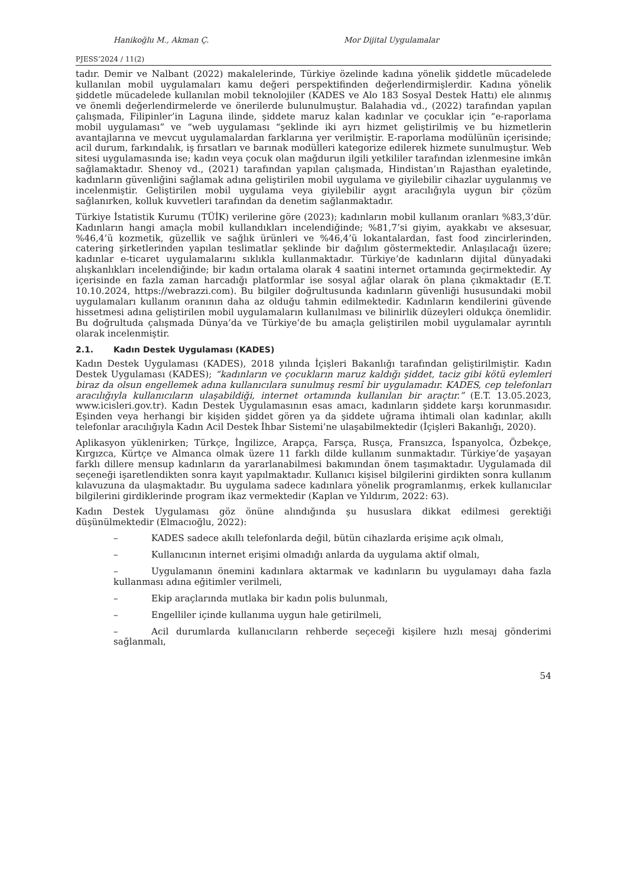Hanikoğlu M., Akman Ç. Mor Dijital Uygulamalar
PJESS’2024 / 11(2)
tadır. Demir ve Nalbant (2022) makalelerinde, Türkiye özelinde kadına yönelik şiddetle mücadelede kullanılan mobil uygulamaları kamu değeri perspektifinden değerlendirmişlerdir. Kadına yönelik şiddetle mücadelede kullanılan mobil teknolojiler (KADES ve Alo 183 Sosyal Destek Hattı) ele alınmış ve önemli değerlendirmelerde ve önerilerde bulunulmuştur. Balahadia vd., (2022) tarafından yapılan çalışmada, Filipinler’in Laguna ilinde, şiddete maruz kalan kadınlar ve çocuklar için “e-raporlama mobil uygulaması” ve “web uygulaması “şeklinde iki ayrı hizmet geliştirilmiş ve bu hizmetlerin avantajlarına ve mevcut uygulamalardan farklarına yer verilmiştir. E-raporlama modülünün içerisinde; acil durum, farkındalık, iş fırsatları ve barınak modülleri kategorize edilerek hizmete sunulmuştur. Web sitesi uygulamasında ise; kadın veya çocuk olan mağdurun ilgili yetkililer tarafından izlenmesine imkân sağlamaktadır. Shenoy vd., (2021) tarafından yapılan çalışmada, Hindistan’ın Rajasthan eyaletinde, kadınların güvenliğini sağlamak adına geliştirilen mobil uygulama ve giyilebilir cihazlar uygulanmış ve incelenmiştir. Geliştirilen mobil uygulama veya giyilebilir aygıt aracılığıyla uygun bir çözüm sağlanırken, kolluk kuvvetleri tarafından da denetim sağlanmaktadır.
Türkiye İstatistik Kurumu (TÜİK) verilerine göre (2023); kadınların mobil kullanım oranları %83,3’dür. Kadınların hangi amaçla mobil kullandıkları incelendiğinde; %81,7’si giyim, ayakkabı ve aksesuar, %46,4’ü kozmetik, güzellik ve sağlık ürünleri ve %46,4’ü lokantalardan, fast food zincirlerinden, catering şirketlerinden yapılan teslimatlar şeklinde bir dağılım göstermektedir. Anlaşılacağı üzere; kadınlar e-ticaret uygulamalarını sıklıkla kullanmaktadır. Türkiye’de kadınların dijital dünyadaki alışkanlıkları incelendiğinde; bir kadın ortalama olarak 4 saatini internet ortamında geçirmektedir. Ay içerisinde en fazla zaman harcadığı platformlar ise sosyal ağlar olarak ön plana çıkmaktadır (E.T. 10.10.2024, https://webrazzi.com). Bu bilgiler doğrultusunda kadınların güvenliği hususundaki mobil uygulamaları kullanım oranının daha az olduğu tahmin edilmektedir. Kadınların kendilerini güvende hissetmesi adına geliştirilen mobil uygulamaların kullanılması ve bilinirlik düzeyleri oldukça önemlidir. Bu doğrultuda çalışmada Dünya’da ve Türkiye’de bu amaçla geliştirilen mobil uygulamalar ayrıntılı olarak incelenmiştir.
2.1. Kadın Destek Uygulaması (KADES)
Kadın Destek Uygulaması (KADES), 2018 yılında İçişleri Bakanlığı tarafından geliştirilmiştir. Kadın Destek Uygulaması (KADES); “kadınların ve çocukların maruz kaldığı şiddet, taciz gibi kötü eylemleri biraz da olsun engellemek adına kullanıcılara sunulmuş resmî bir uygulamadır. KADES, cep telefonları aracılığıyla kullanıcıların ulaşabildiği, internet ortamında kullanılan bir araçtır.” (E.T. 13.05.2023, www.icisleri.gov.tr). Kadın Destek Uygulamasının esas amacı, kadınların şiddete karşı korunmasıdır. Eşinden veya herhangi bir kişiden şiddet gören ya da şiddete uğrama ihtimali olan kadınlar, akıllı telefonlar aracılığıyla Kadın Acil Destek İhbar Sistemi’ne ulaşabilmektedir (İçişleri Bakanlığı, 2020).
Aplikasyon yüklenirken; Türkçe, İngilizce, Arapça, Farsça, Rusça, Fransızca, İspanyolca, Özbekçe, Kırgızca, Kürtçe ve Almanca olmak üzere 11 farklı dilde kullanım sunmaktadır. Türkiye’de yaşayan farklı dillere mensup kadınların da yararlanabilmesi bakımından önem taşımaktadır. Uygulamada dil seçeneği işaretlendikten sonra kayıt yapılmaktadır. Kullanıcı kişisel bilgilerini girdikten sonra kullanım kılavuzuna da ulaşmaktadır. Bu uygulama sadece kadınlara yönelik programlanmış, erkek kullanıcılar bilgilerini girdiklerinde program ikaz vermektedir (Kaplan ve Yıldırım, 2022: 63).
Kadın Destek Uygulaması göz önüne alındığında şu hususlara dikkat edilmesi gerektiği düşünülmektedir (Elmacıoğlu, 2022):
– KADES sadece akıllı telefonlarda değil, bütün cihazlarda erişime açık olmalı,
– Kullanıcının internet erişimi olmadığı anlarda da uygulama aktif olmalı,
– Uygulamanın önemini kadınlara aktarmak ve kadınların bu uygulamayı daha fazla kullanması adına eğitimler verilmeli,
– Ekip araçlarında mutlaka bir kadın polis bulunmalı,
– Engelliler içinde kullanıma uygun hale getirilmeli,
– Acil durumlarda kullanıcıların rehberde seçeceği kişilere hızlı mesaj gönderimi sağlanmalı,
54